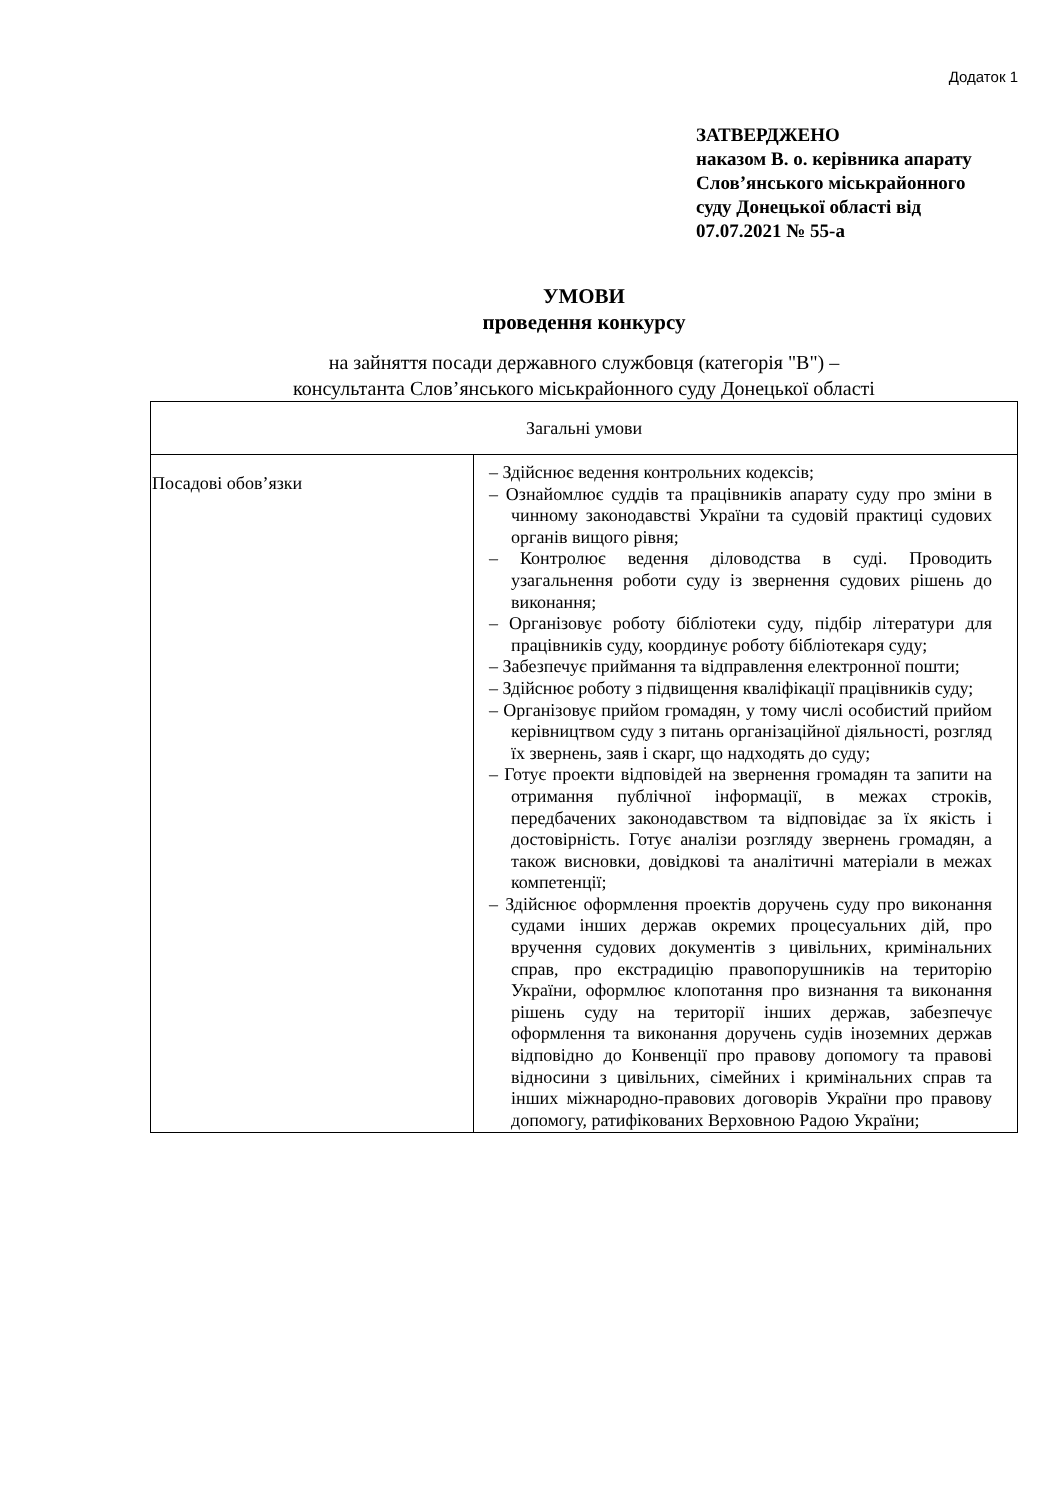Додаток 1
ЗАТВЕРДЖЕНО
наказом В. о. керівника апарату
Слов’янського міськрайонного
суду Донецької області від
07.07.2021 № 55-а
УМОВИ
проведення конкурсу
на зайняття посади державного службовця (категорія "В") –
консультанта Слов’янського міськрайонного суду Донецької області
| Загальні умови | |
| Посадові обов’язки | – Здійснює ведення контрольних кодексів; – Ознайомлює суддів та працівників апарату суду про зміни в чинному законодавстві України та судовій практиці судових органів вищого рівня; – Контролює ведення діловодства в суді. Проводить узагальнення роботи суду із звернення судових рішень до виконання; – Організовує роботу бібліотеки суду, підбір літератури для працівників суду, координує роботу бібліотекаря суду; – Забезпечує приймання та відправлення електронної пошти; – Здійснює роботу з підвищення кваліфікації працівників суду; – Організовує прийом громадян, у тому числі особистий прийом керівництвом суду з питань організаційної діяльності, розгляд їх звернень, заяв і скарг, що надходять до суду; – Готує проекти відповідей на звернення громадян та запити на отримання публічної інформації, в межах строків, передбачених законодавством та відповідає за їх якість і достовірність. Готує аналізи розгляду звернень громадян, а також висновки, довідкові та аналітичні матеріали в межах компетенції; – Здійснює оформлення проектів доручень суду про виконання судами інших держав окремих процесуальних дій, про вручення судових документів з цивільних, кримінальних справ, про екстрадицію правопорушників на територію України, оформлює клопотання про визнання та виконання рішень суду на території інших держав, забезпечує оформлення та виконання доручень судів іноземних держав відповідно до Конвенції про правову допомогу та правові відносини з цивільних, сімейних і кримінальних справ та інших міжнародно-правових договорів України про правову допомогу, ратифікованих Верховною Радою України; |